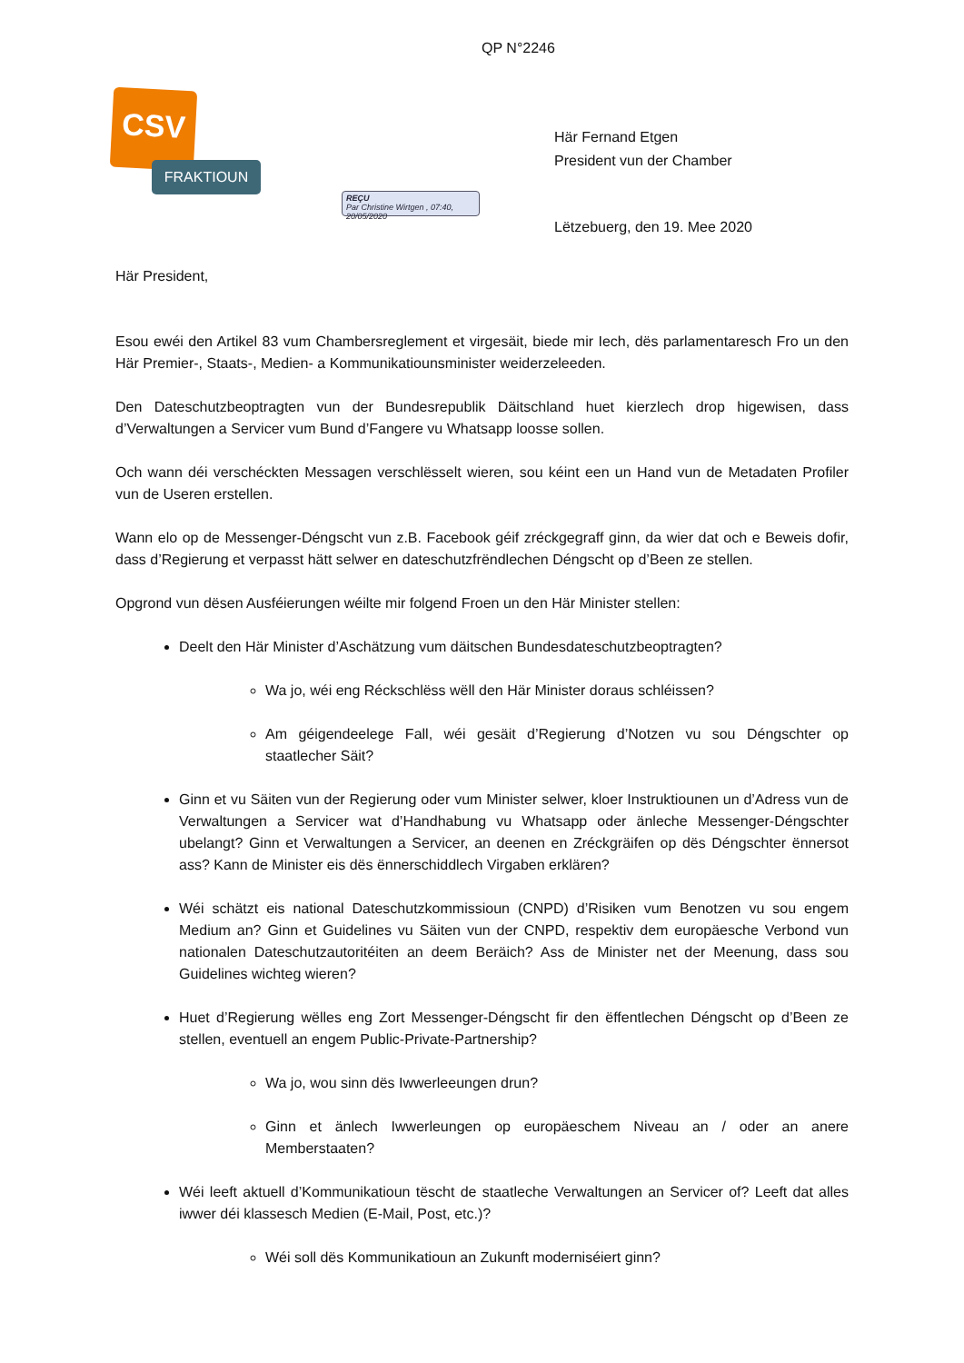QP N°2246
CSV
FRAKTIOUN
Här Fernand Etgen
President vun der Chamber
REÇU
Par Christine Wirtgen , 07:40, 20/05/2020
Lëtzebuerg, den 19. Mee 2020
Här President,
Esou ewéi den Artikel 83 vum Chambersreglement et virgesäit, biede mir Iech, dës parlamentaresch Fro un den Här Premier-, Staats-, Medien- a Kommunikatiounsminister weiderzeleeden.
Den Dateschutzbeoptragten vun der Bundesrepublik Däitschland huet kierzlech drop higewisen, dass d’Verwaltungen a Servicer vum Bund d’Fangere vu Whatsapp loosse sollen.
Och wann déi verschéckten Messagen verschlësselt wieren, sou kéint een un Hand vun de Metadaten Profiler vun de Useren erstellen.
Wann elo op de Messenger-Déngscht vun z.B. Facebook géif zréckgegraff ginn, da wier dat och e Beweis dofir, dass d’Regierung et verpasst hätt selwer en dateschutzfrëndlechen Déngscht op d’Been ze stellen.
Opgrond vun dësen Ausféierungen wéilte mir folgend Froen un den Här Minister stellen:
Deelt den Här Minister d’Aschätzung vum däitschen Bundesdateschutzbeoptragten?
Wa jo, wéi eng Réckschlëss wëll den Här Minister doraus schléissen?
Am géigendeelege Fall, wéi gesäit d’Regierung d’Notzen vu sou Déngschter op staatlecher Säit?
Ginn et vu Säiten vun der Regierung oder vum Minister selwer, kloer Instruktiounen un d’Adress vun de Verwaltungen a Servicer wat d’Handhabung vu Whatsapp oder änleche Messenger-Déngschter ubelangt? Ginn et Verwaltungen a Servicer, an deenen en Zréckgräifen op dës Déngschter ënnersot ass? Kann de Minister eis dës ënnerschiddlech Virgaben erklären?
Wéi schätzt eis national Dateschutzkommissioun (CNPD) d’Risiken vum Benotzen vu sou engem Medium an? Ginn et Guidelines vu Säiten vun der CNPD, respektiv dem europäesche Verbond vun nationalen Dateschutzautoritéiten an deem Beräich? Ass de Minister net der Meenung, dass sou Guidelines wichteg wieren?
Huet d’Regierung wëlles eng Zort Messenger-Déngscht fir den ëffentlechen Déngscht op d’Been ze stellen, eventuell an engem Public-Private-Partnership?
Wa jo, wou sinn dës Iwwerleeungen drun?
Ginn et änlech Iwwerleungen op europäeschem Niveau an / oder an anere Memberstaaten?
Wéi leeft aktuell d’Kommunikatioun tëscht de staatleche Verwaltungen an Servicer of? Leeft dat alles iwwer déi klassesch Medien (E-Mail, Post, etc.)?
Wéi soll dës Kommunikatioun an Zukunft moderniséiert ginn?